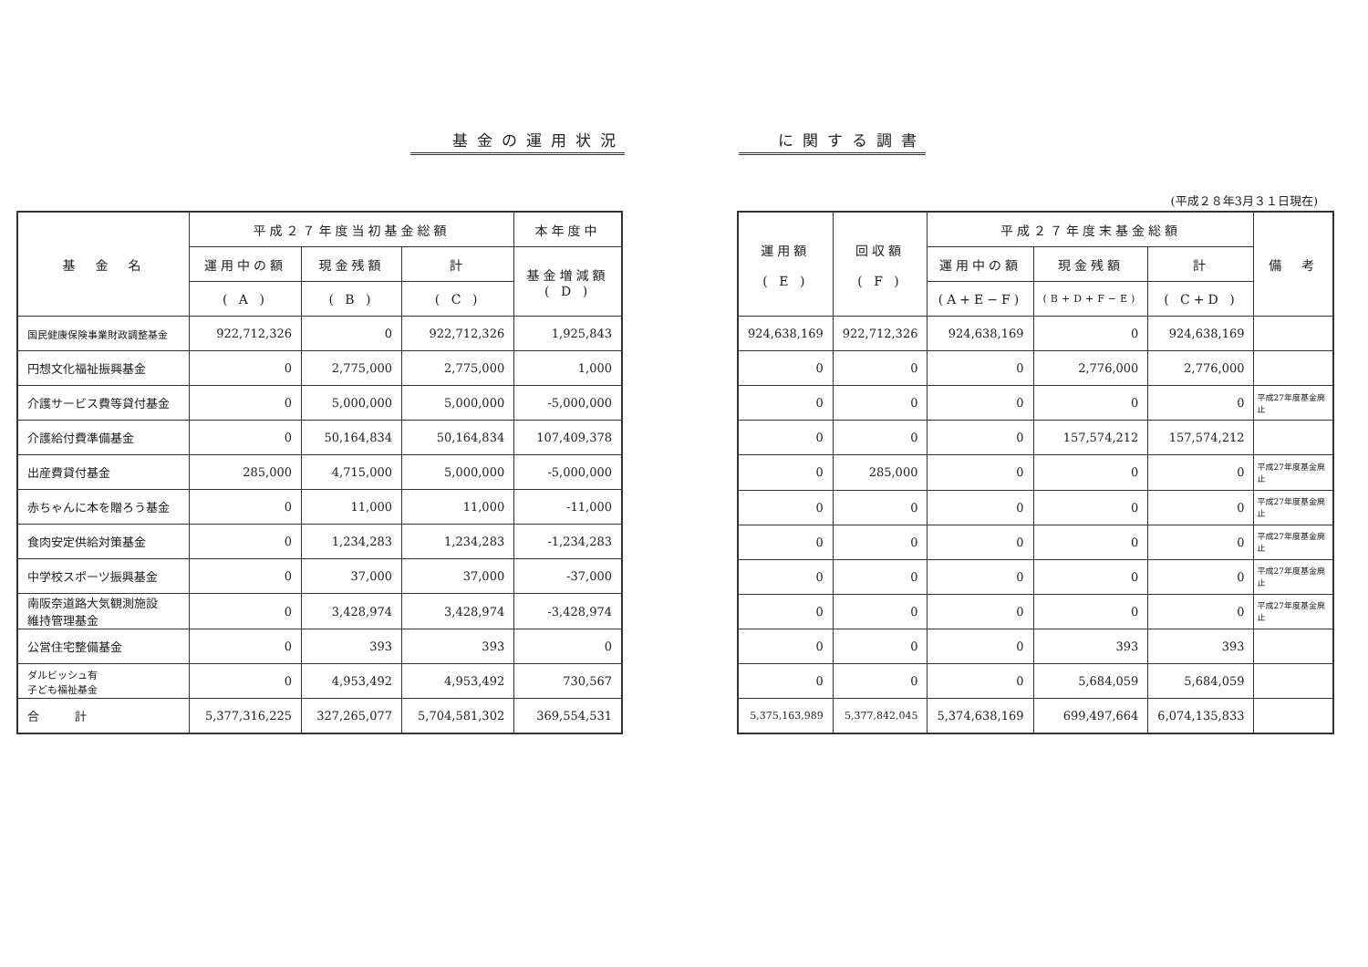基金の運用状況 に関する調書
(平成２８年3月３１日現在)
| 基 金 名 | 平成２７年度当初基金総額 | | | 本年度中 |
| --- | --- | --- | --- | --- |
| | 運用中の額 | 現金残額 | 計 | 基金増減額 ( D ) |
| | ( A ) | ( B ) | ( C ) | |
| 国民健康保険事業財政調整基金 | 922,712,326 | 0 | 922,712,326 | 1,925,843 |
| 円想文化福祉振興基金 | 0 | 2,775,000 | 2,775,000 | 1,000 |
| 介護サービス費等貸付基金 | 0 | 5,000,000 | 5,000,000 | -5,000,000 |
| 介護給付費準備基金 | 0 | 50,164,834 | 50,164,834 | 107,409,378 |
| 出産費貸付基金 | 285,000 | 4,715,000 | 5,000,000 | -5,000,000 |
| 赤ちゃんに本を贈ろう基金 | 0 | 11,000 | 11,000 | -11,000 |
| 食肉安定供給対策基金 | 0 | 1,234,283 | 1,234,283 | -1,234,283 |
| 中学校スポーツ振興基金 | 0 | 37,000 | 37,000 | -37,000 |
| 南阪奈道路大気観測施設 維持管理基金 | 0 | 3,428,974 | 3,428,974 | -3,428,974 |
| 公営住宅整備基金 | 0 | 393 | 393 | 0 |
| ダルビッシュ有 子ども福祉基金 | 0 | 4,953,492 | 4,953,492 | 730,567 |
| 合 計 | 5,377,316,225 | 327,265,077 | 5,704,581,302 | 369,554,531 |
| 運用額 ( E ) | 回収額 ( F ) | 平成２７年度末基金総額 | | | 備 考 |
| --- | --- | --- | --- | --- | --- |
| | | 運用中の額 | 現金残額 | 計 | |
| | | (A+E−F) | (B+D+F−E) | ( C+D ) | |
| 924,638,169 | 922,712,326 | 924,638,169 | 0 | 924,638,169 | |
| 0 | 0 | 0 | 2,776,000 | 2,776,000 | |
| 0 | 0 | 0 | 0 | 0 | 平成27年度基金廃止 |
| 0 | 0 | 0 | 157,574,212 | 157,574,212 | |
| 0 | 285,000 | 0 | 0 | 0 | 平成27年度基金廃止 |
| 0 | 0 | 0 | 0 | 0 | 平成27年度基金廃止 |
| 0 | 0 | 0 | 0 | 0 | 平成27年度基金廃止 |
| 0 | 0 | 0 | 0 | 0 | 平成27年度基金廃止 |
| 0 | 0 | 0 | 0 | 0 | 平成27年度基金廃止 |
| 0 | 0 | 0 | 393 | 393 | |
| 0 | 0 | 0 | 5,684,059 | 5,684,059 | |
| 5,375,163,989 | 5,377,842,045 | 5,374,638,169 | 699,497,664 | 6,074,135,833 | |